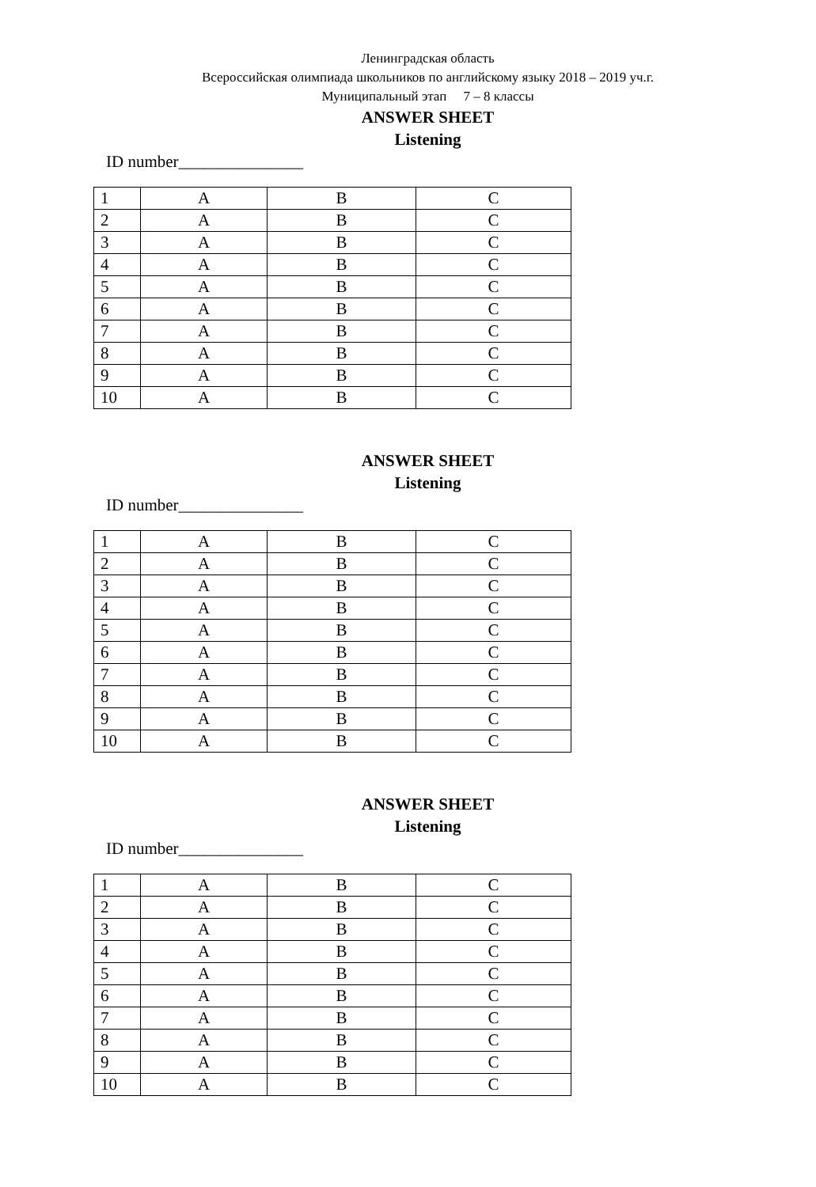Ленинградская область
Всероссийская олимпиада школьников по английскому языку 2018 – 2019 уч.г.
Муниципальный этап 7 – 8 классы
ANSWER SHEET
Listening
ID number_______________
| 1 | A | B | C |
| 2 | A | B | C |
| 3 | A | B | C |
| 4 | A | B | C |
| 5 | A | B | C |
| 6 | A | B | C |
| 7 | A | B | C |
| 8 | A | B | C |
| 9 | A | B | C |
| 10 | A | B | C |
ANSWER SHEET
Listening
ID number_______________
| 1 | A | B | C |
| 2 | A | B | C |
| 3 | A | B | C |
| 4 | A | B | C |
| 5 | A | B | C |
| 6 | A | B | C |
| 7 | A | B | C |
| 8 | A | B | C |
| 9 | A | B | C |
| 10 | A | B | C |
ANSWER SHEET
Listening
ID number_______________
| 1 | A | B | C |
| 2 | A | B | C |
| 3 | A | B | C |
| 4 | A | B | C |
| 5 | A | B | C |
| 6 | A | B | C |
| 7 | A | B | C |
| 8 | A | B | C |
| 9 | A | B | C |
| 10 | A | B | C |